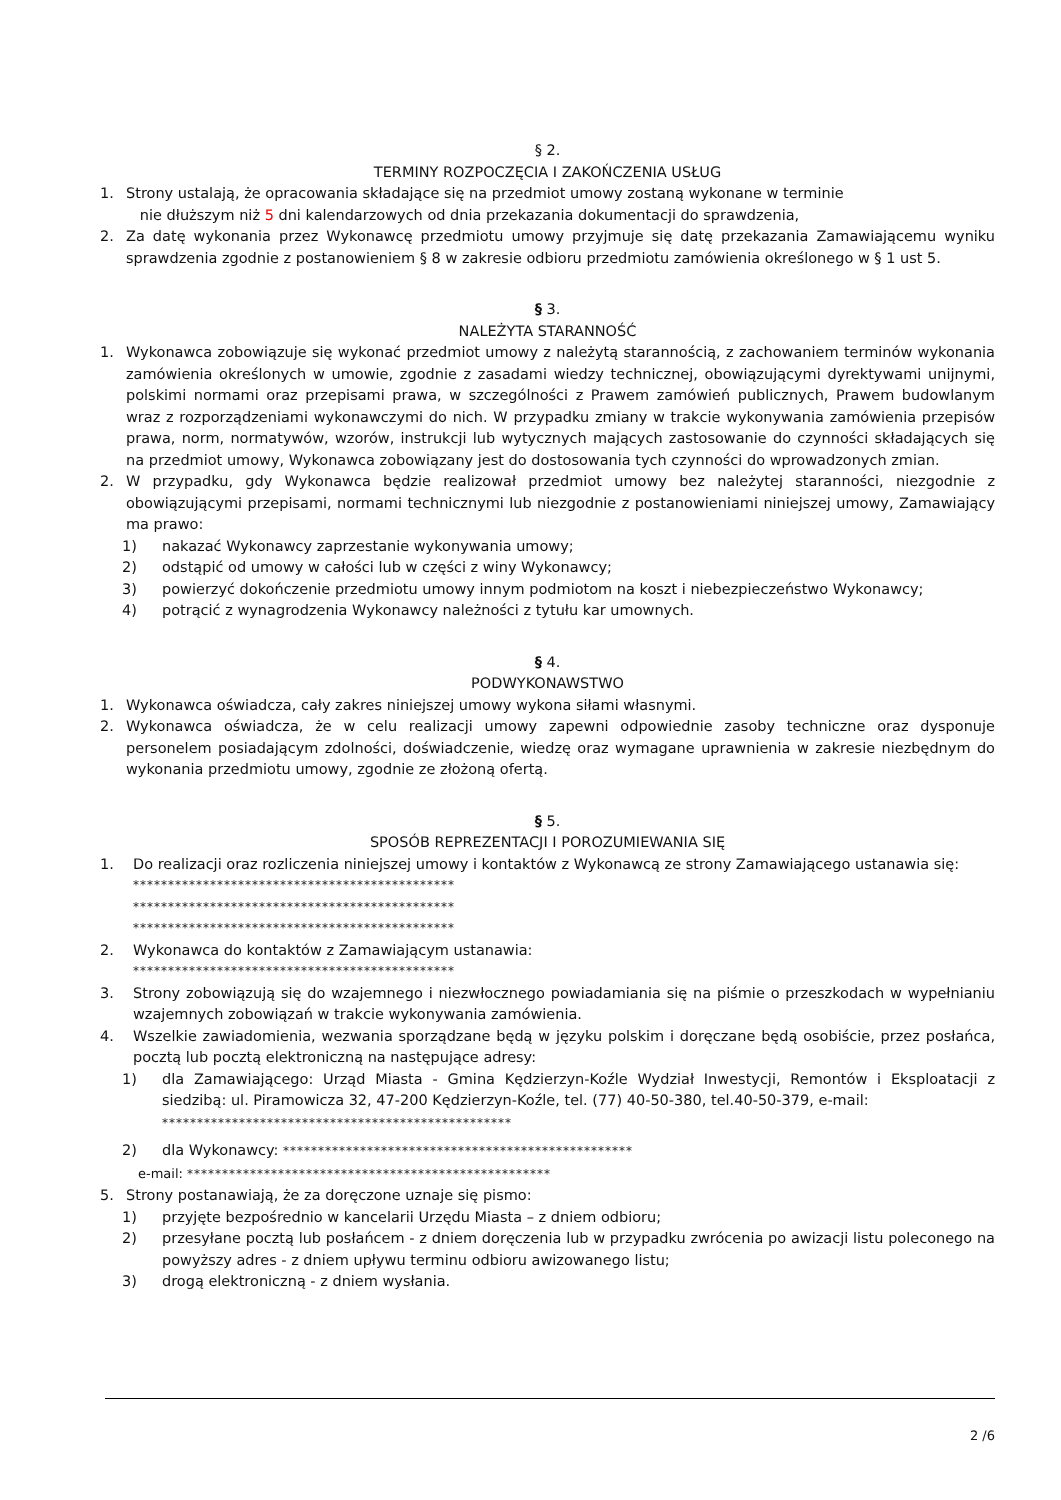§ 2.
TERMINY ROZPOCZĘCIA I ZAKOŃCZENIA USŁUG
1. Strony ustalają, że opracowania składające się na przedmiot umowy zostaną wykonane w terminie
nie dłuższym niż 5 dni kalendarzowych od dnia przekazania dokumentacji do sprawdzenia,
2. Za datę wykonania przez Wykonawcę przedmiotu umowy przyjmuje się datę przekazania Zamawiającemu wyniku sprawdzenia zgodnie z postanowieniem § 8 w zakresie odbioru przedmiotu zamówienia określonego w § 1 ust 5.
§ 3.
NALEŻYTA STARANNOŚĆ
1. Wykonawca zobowiązuje się wykonać przedmiot umowy z należytą starannością, z zachowaniem terminów wykonania zamówienia określonych w umowie, zgodnie z zasadami wiedzy technicznej, obowiązującymi dyrektywami unijnymi, polskimi normami oraz przepisami prawa, w szczególności z Prawem zamówień publicznych, Prawem budowlanym wraz z rozporządzeniami wykonawczymi do nich. W przypadku zmiany w trakcie wykonywania zamówienia przepisów prawa, norm, normatywów, wzorów, instrukcji lub wytycznych mających zastosowanie do czynności składających się na przedmiot umowy, Wykonawca zobowiązany jest do dostosowania tych czynności do wprowadzonych zmian.
2. W przypadku, gdy Wykonawca będzie realizował przedmiot umowy bez należytej staranności, niezgodnie z obowiązującymi przepisami, normami technicznymi lub niezgodnie z postanowieniami niniejszej umowy, Zamawiający ma prawo:
1) nakazać Wykonawcy zaprzestanie wykonywania umowy;
2) odstąpić od umowy w całości lub w części z winy Wykonawcy;
3) powierzyć dokończenie przedmiotu umowy innym podmiotom na koszt i niebezpieczeństwo Wykonawcy;
4) potrącić z wynagrodzenia Wykonawcy należności z tytułu kar umownych.
§ 4.
PODWYKONAWSTWO
1. Wykonawca oświadcza, cały zakres niniejszej umowy wykona siłami własnymi.
2. Wykonawca oświadcza, że w celu realizacji umowy zapewni odpowiednie zasoby techniczne oraz dysponuje personelem posiadającym zdolności, doświadczenie, wiedzę oraz wymagane uprawnienia w zakresie niezbędnym do wykonania przedmiotu umowy, zgodnie ze złożoną ofertą.
§ 5.
SPOSÓB REPREZENTACJI I POROZUMIEWANIA SIĘ
1. Do realizacji oraz rozliczenia niniejszej umowy i kontaktów z Wykonawcą ze strony Zamawiającego ustanawia się:
**********************************************
**********************************************
**********************************************
2. Wykonawca do kontaktów z Zamawiającym ustanawia:
**********************************************
3. Strony zobowiązują się do wzajemnego i niezwłocznego powiadamiania się na piśmie o przeszkodach w wypełnianiu wzajemnych zobowiązań w trakcie wykonywania zamówienia.
4. Wszelkie zawiadomienia, wezwania sporządzane będą w języku polskim i doręczane będą osobiście, przez posłańca, pocztą lub pocztą elektroniczną na następujące adresy:
1) dla Zamawiającego: Urząd Miasta - Gmina Kędzierzyn-Koźle Wydział Inwestycji, Remontów i Eksploatacji z siedzibą: ul. Piramowicza 32, 47-200 Kędzierzyn-Koźle, tel. (77) 40-50-380, tel.40-50-379, e-mail:
**************************************************
2) dla Wykonawcy: **************************************************
e-mail: ****************************************************
5. Strony postanawiają, że za doręczone uznaje się pismo:
1) przyjęte bezpośrednio w kancelarii Urzędu Miasta – z dniem odbioru;
2) przesyłane pocztą lub posłańcem - z dniem doręczenia lub w przypadku zwrócenia po awizacji listu poleconego na powyższy adres - z dniem upływu terminu odbioru awizowanego listu;
3) drogą elektroniczną - z dniem wysłania.
2 /6